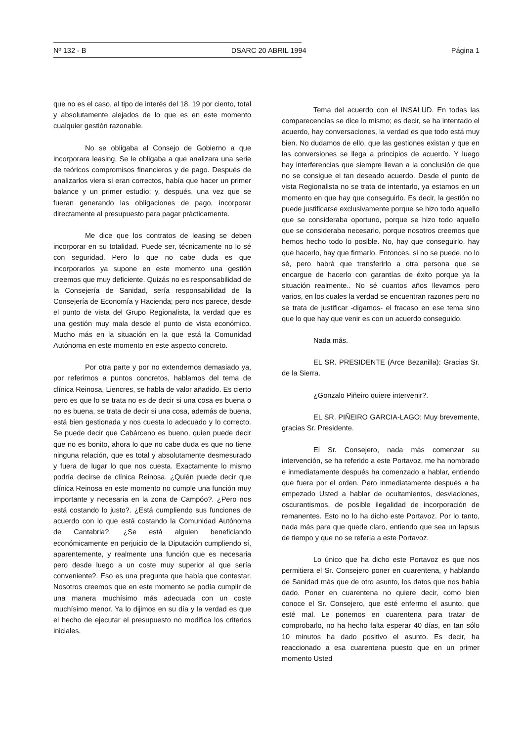Nº 132 - B DSARC 20 ABRIL 1994 Página 1
que no es el caso, al tipo de interés del 18, 19 por ciento, total y absolutamente alejados de lo que es en este momento cualquier gestión razonable.
No se obligaba al Consejo de Gobierno a que incorporara leasing. Se le obligaba a que analizara una serie de teóricos compromisos financieros y de pago. Después de analizarlos viera si eran correctos, había que hacer un primer balance y un primer estudio; y, después, una vez que se fueran generando las obligaciones de pago, incorporar directamente al presupuesto para pagar prácticamente.
Me dice que los contratos de leasing se deben incorporar en su totalidad. Puede ser, técnicamente no lo sé con seguridad. Pero lo que no cabe duda es que incorporarlos ya supone en este momento una gestión creemos que muy deficiente. Quizás no es responsabilidad de la Consejería de Sanidad, sería responsabilidad de la Consejería de Economía y Hacienda; pero nos parece, desde el punto de vista del Grupo Regionalista, la verdad que es una gestión muy mala desde el punto de vista económico. Mucho más en la situación en la que está la Comunidad Autónoma en este momento en este aspecto concreto.
Por otra parte y por no extendernos demasiado ya, por referirnos a puntos concretos, hablamos del tema de clínica Reinosa, Liencres, se habla de valor añadido. Es cierto pero es que lo se trata no es de decir si una cosa es buena o no es buena, se trata de decir si una cosa, además de buena, está bien gestionada y nos cuesta lo adecuado y lo correcto. Se puede decir que Cabárceno es bueno, quien puede decir que no es bonito, ahora lo que no cabe duda es que no tiene ninguna relación, que es total y absolutamente desmesurado y fuera de lugar lo que nos cuesta. Exactamente lo mismo podría decirse de clínica Reinosa. ¿Quién puede decir que clínica Reinosa en este momento no cumple una función muy importante y necesaria en la zona de Campóo?. ¿Pero nos está costando lo justo?. ¿Está cumpliendo sus funciones de acuerdo con lo que está costando la Comunidad Autónoma de Cantabria?. ¿Se está alguien beneficiando económicamente en perjuicio de la Diputación cumpliendo sí, aparentemente, y realmente una función que es necesaria pero desde luego a un coste muy superior al que sería conveniente?. Eso es una pregunta que había que contestar. Nosotros creemos que en este momento se podía cumplir de una manera muchísimo más adecuada con un coste muchísimo menor. Ya lo dijimos en su día y la verdad es que el hecho de ejecutar el presupuesto no modifica los criterios iniciales.
Tema del acuerdo con el INSALUD. En todas las comparecencias se dice lo mismo; es decir, se ha intentado el acuerdo, hay conversaciones, la verdad es que todo está muy bien. No dudamos de ello, que las gestiones existan y que en las conversiones se llega a principios de acuerdo. Y luego hay interferencias que siempre llevan a la conclusión de que no se consigue el tan deseado acuerdo. Desde el punto de vista Regionalista no se trata de intentarlo, ya estamos en un momento en que hay que conseguirlo. Es decir, la gestión no puede justificarse exclusivamente porque se hizo todo aquello que se consideraba oportuno, porque se hizo todo aquello que se consideraba necesario, porque nosotros creemos que hemos hecho todo lo posible. No, hay que conseguirlo, hay que hacerlo, hay que firmarlo. Entonces, si no se puede, no lo sé, pero habrá que transferirlo a otra persona que se encargue de hacerlo con garantías de éxito porque ya la situación realmente.. No sé cuantos años llevamos pero varios, en los cuales la verdad se encuentran razones pero no se trata de justificar -digamos- el fracaso en ese tema sino que lo que hay que venir es con un acuerdo conseguido.
Nada más.
EL SR. PRESIDENTE (Arce Bezanilla): Gracias Sr. de la Sierra.
¿Gonzalo Piñeiro quiere intervenir?.
EL SR. PIÑEIRO GARCIA-LAGO: Muy brevemente, gracias Sr. Presidente.
El Sr. Consejero, nada más comenzar su intervención, se ha referido a este Portavoz, me ha nombrado e inmediatamente después ha comenzado a hablar, entiendo que fuera por el orden. Pero inmediatamente después a ha empezado Usted a hablar de ocultamientos, desviaciones, oscurantismos, de posible ilegalidad de incorporación de remanentes. Esto no lo ha dicho este Portavoz. Por lo tanto, nada más para que quede claro, entiendo que sea un lapsus de tiempo y que no se refería a este Portavoz.
Lo único que ha dicho este Portavoz es que nos permitiera el Sr. Consejero poner en cuarentena, y hablando de Sanidad más que de otro asunto, los datos que nos había dado. Poner en cuarentena no quiere decir, como bien conoce el Sr. Consejero, que esté enfermo el asunto, que esté mal. Le ponemos en cuarentena para tratar de comprobarlo, no ha hecho falta esperar 40 días, en tan sólo 10 minutos ha dado positivo el asunto. Es decir, ha reaccionado a esa cuarentena puesto que en un primer momento Usted